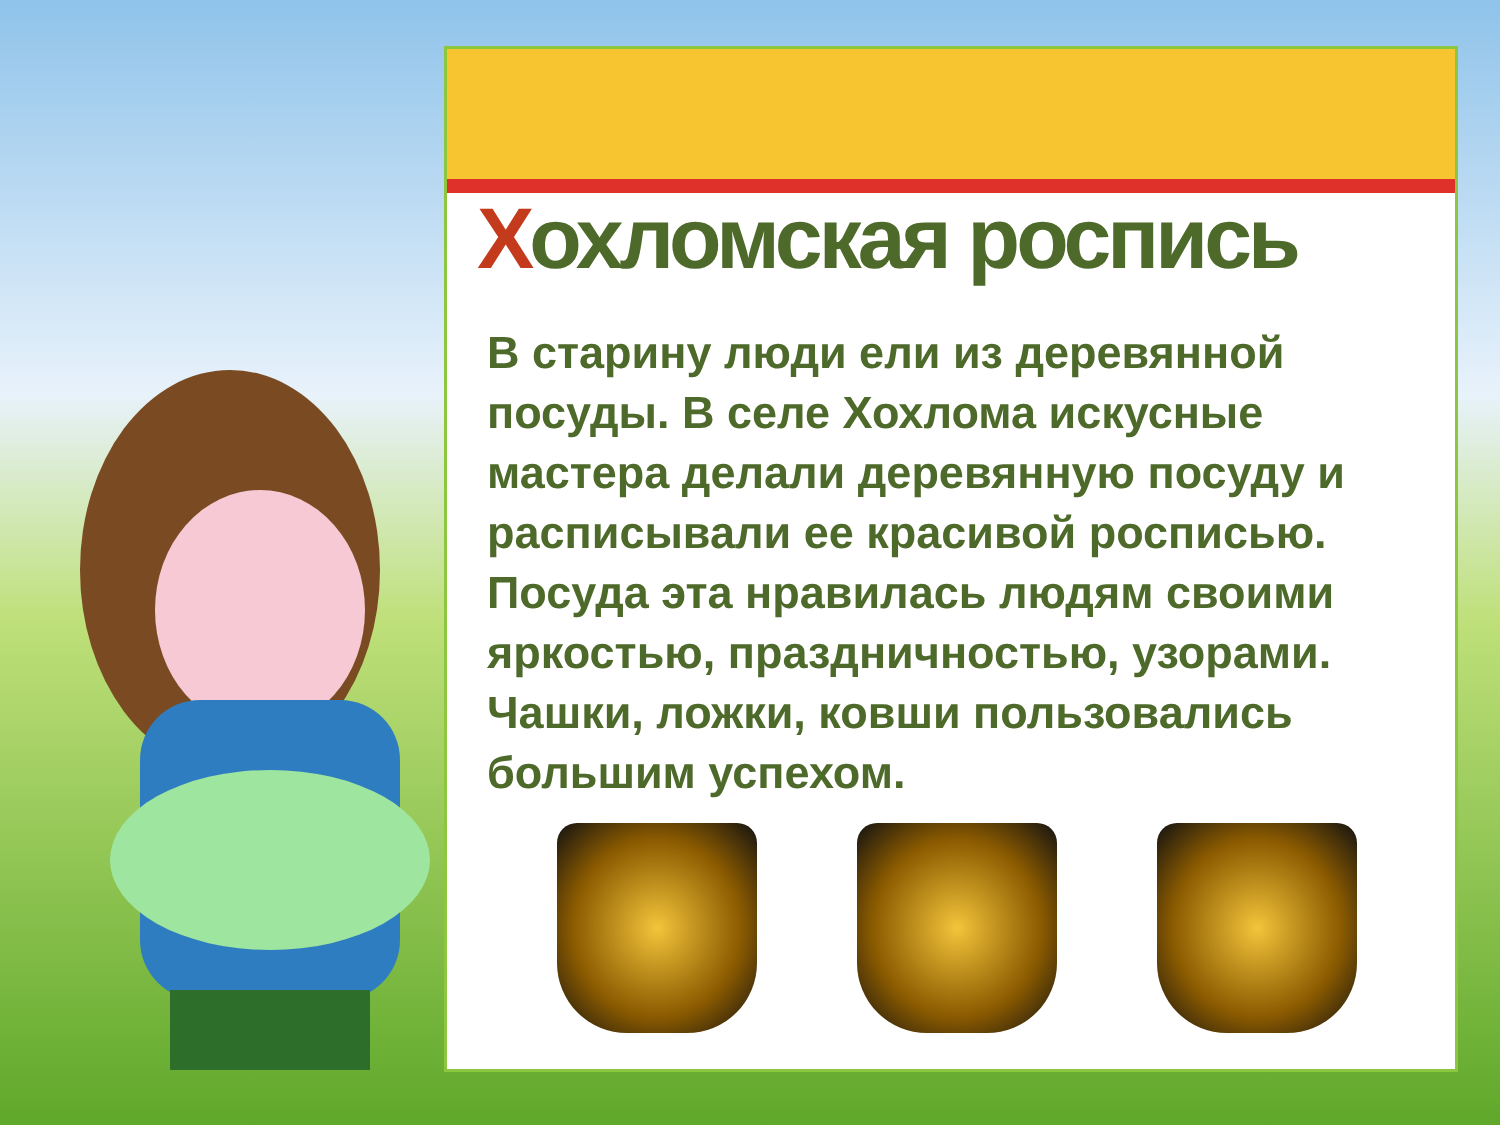Хохломская роспись
В старину люди ели из деревянной посуды. В селе Хохлома искусные мастера делали деревянную посуду и расписывали ее красивой росписью. Посуда эта нравилась людям своими яркостью, праздничностью, узорами. Чашки, ложки, ковши пользовались большим успехом.